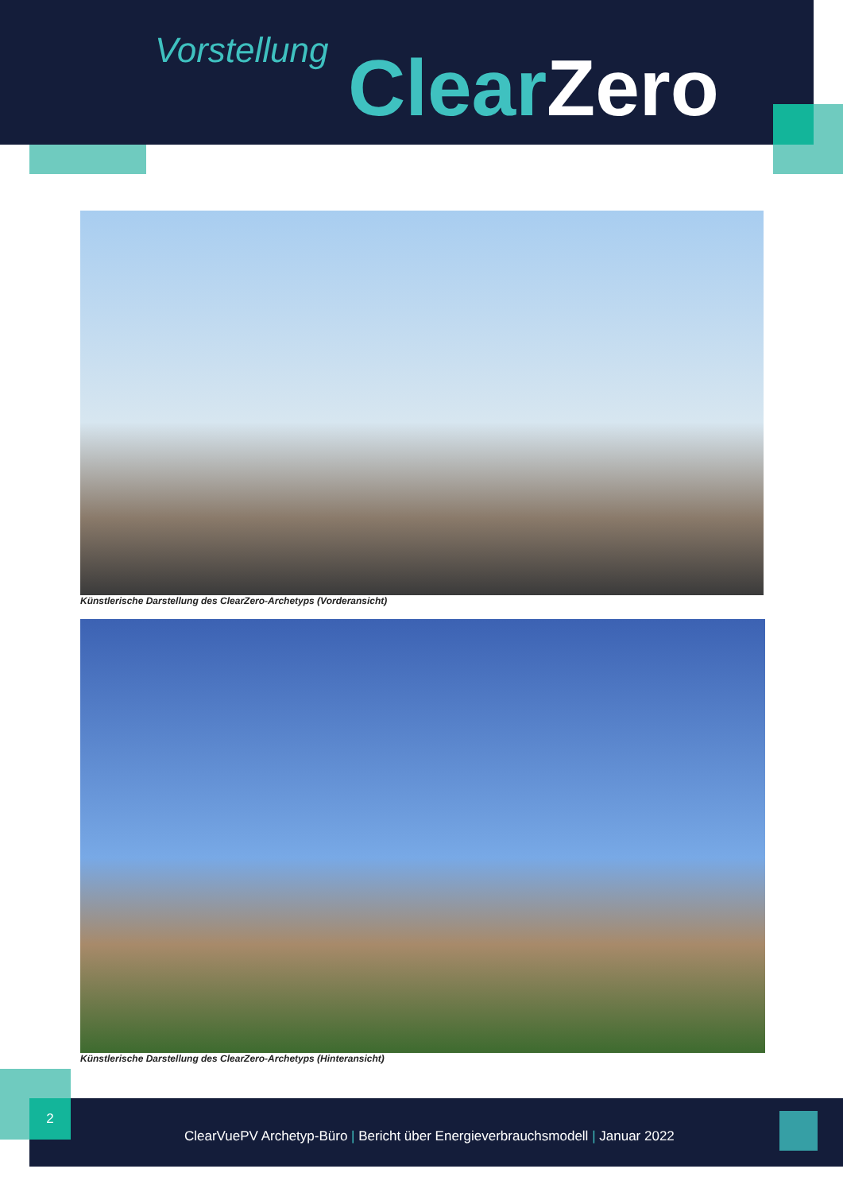Vorstellung Clear Zero
Künstlerische Darstellung des ClearZero-Archetyps (Vorderansicht)
Künstlerische Darstellung des ClearZero-Archetyps (Hinteransicht)
2
ClearVuePV Archetyp-Büro | Bericht über Energieverbrauchsmodell | Januar 2022